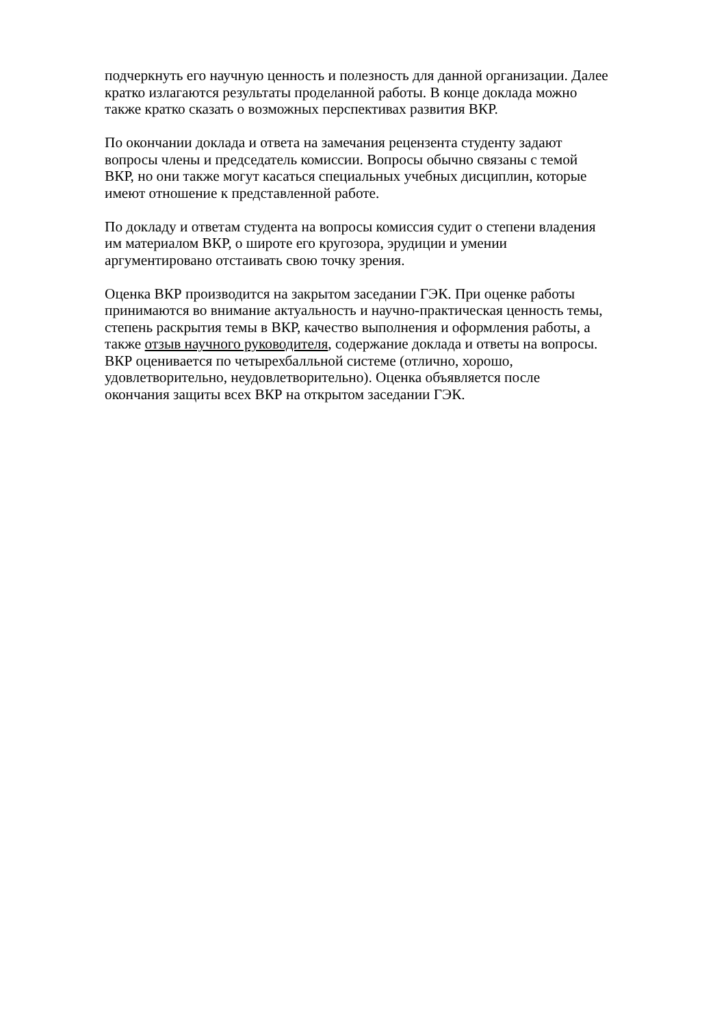подчеркнуть его научную ценность и полезность для данной организации. Далее
кратко излагаются результаты проделанной работы. В конце доклада можно
также кратко сказать о возможных перспективах развития ВКР.
По окончании доклада и ответа на замечания рецензента студенту задают
вопросы члены и председатель комиссии. Вопросы обычно связаны с темой
ВКР, но они также могут касаться специальных учебных дисциплин, которые
имеют отношение к представленной работе.
По докладу и ответам студента на вопросы комиссия судит о степени владения
им материалом ВКР, о широте его кругозора, эрудиции и умении
аргументировано отстаивать свою точку зрения.
Оценка ВКР производится на закрытом заседании ГЭК. При оценке работы
принимаются во внимание актуальность и научно-практическая ценность темы,
степень раскрытия темы в ВКР, качество выполнения и оформления работы, а
также отзыв научного руководителя, содержание доклада и ответы на вопросы.
ВКР оценивается по четырехбалльной системе (отлично, хорошо,
удовлетворительно, неудовлетворительно). Оценка объявляется после
окончания защиты всех ВКР на открытом заседании ГЭК.